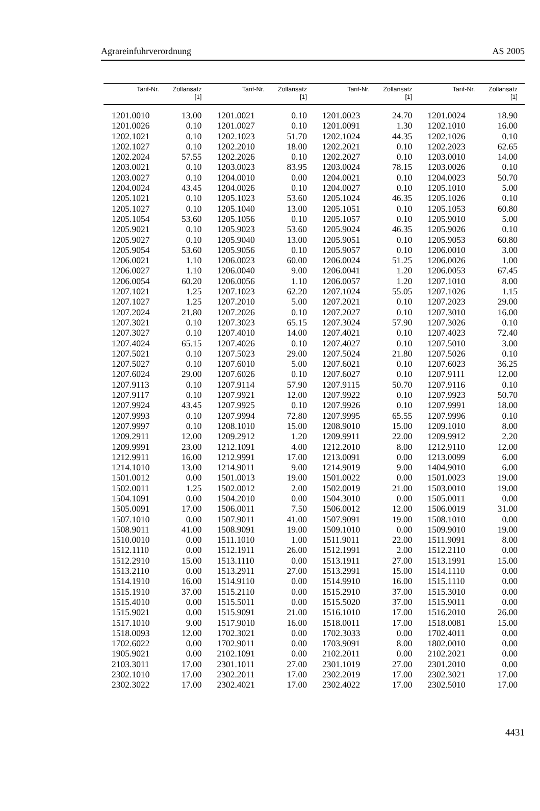Agrareinfuhrverordnung AS 2005
| Tarif-Nr. | Zollansatz [1] | Tarif-Nr. | Zollansatz [1] | Tarif-Nr. | Zollansatz [1] | Tarif-Nr. | Zollansatz [1] |
| --- | --- | --- | --- | --- | --- | --- | --- |
| 1201.0010 | 13.00 | 1201.0021 | 0.10 | 1201.0023 | 24.70 | 1201.0024 | 18.90 |
| 1201.0026 | 0.10 | 1201.0027 | 0.10 | 1201.0091 | 1.30 | 1202.1010 | 16.00 |
| 1202.1021 | 0.10 | 1202.1023 | 51.70 | 1202.1024 | 44.35 | 1202.1026 | 0.10 |
| 1202.1027 | 0.10 | 1202.2010 | 18.00 | 1202.2021 | 0.10 | 1202.2023 | 62.65 |
| 1202.2024 | 57.55 | 1202.2026 | 0.10 | 1202.2027 | 0.10 | 1203.0010 | 14.00 |
| 1203.0021 | 0.10 | 1203.0023 | 83.95 | 1203.0024 | 78.15 | 1203.0026 | 0.10 |
| 1203.0027 | 0.10 | 1204.0010 | 0.00 | 1204.0021 | 0.10 | 1204.0023 | 50.70 |
| 1204.0024 | 43.45 | 1204.0026 | 0.10 | 1204.0027 | 0.10 | 1205.1010 | 5.00 |
| 1205.1021 | 0.10 | 1205.1023 | 53.60 | 1205.1024 | 46.35 | 1205.1026 | 0.10 |
| 1205.1027 | 0.10 | 1205.1040 | 13.00 | 1205.1051 | 0.10 | 1205.1053 | 60.80 |
| 1205.1054 | 53.60 | 1205.1056 | 0.10 | 1205.1057 | 0.10 | 1205.9010 | 5.00 |
| 1205.9021 | 0.10 | 1205.9023 | 53.60 | 1205.9024 | 46.35 | 1205.9026 | 0.10 |
| 1205.9027 | 0.10 | 1205.9040 | 13.00 | 1205.9051 | 0.10 | 1205.9053 | 60.80 |
| 1205.9054 | 53.60 | 1205.9056 | 0.10 | 1205.9057 | 0.10 | 1206.0010 | 3.00 |
| 1206.0021 | 1.10 | 1206.0023 | 60.00 | 1206.0024 | 51.25 | 1206.0026 | 1.00 |
| 1206.0027 | 1.10 | 1206.0040 | 9.00 | 1206.0041 | 1.20 | 1206.0053 | 67.45 |
| 1206.0054 | 60.20 | 1206.0056 | 1.10 | 1206.0057 | 1.20 | 1207.1010 | 8.00 |
| 1207.1021 | 1.25 | 1207.1023 | 62.20 | 1207.1024 | 55.05 | 1207.1026 | 1.15 |
| 1207.1027 | 1.25 | 1207.2010 | 5.00 | 1207.2021 | 0.10 | 1207.2023 | 29.00 |
| 1207.2024 | 21.80 | 1207.2026 | 0.10 | 1207.2027 | 0.10 | 1207.3010 | 16.00 |
| 1207.3021 | 0.10 | 1207.3023 | 65.15 | 1207.3024 | 57.90 | 1207.3026 | 0.10 |
| 1207.3027 | 0.10 | 1207.4010 | 14.00 | 1207.4021 | 0.10 | 1207.4023 | 72.40 |
| 1207.4024 | 65.15 | 1207.4026 | 0.10 | 1207.4027 | 0.10 | 1207.5010 | 3.00 |
| 1207.5021 | 0.10 | 1207.5023 | 29.00 | 1207.5024 | 21.80 | 1207.5026 | 0.10 |
| 1207.5027 | 0.10 | 1207.6010 | 5.00 | 1207.6021 | 0.10 | 1207.6023 | 36.25 |
| 1207.6024 | 29.00 | 1207.6026 | 0.10 | 1207.6027 | 0.10 | 1207.9111 | 12.00 |
| 1207.9113 | 0.10 | 1207.9114 | 57.90 | 1207.9115 | 50.70 | 1207.9116 | 0.10 |
| 1207.9117 | 0.10 | 1207.9921 | 12.00 | 1207.9922 | 0.10 | 1207.9923 | 50.70 |
| 1207.9924 | 43.45 | 1207.9925 | 0.10 | 1207.9926 | 0.10 | 1207.9991 | 18.00 |
| 1207.9993 | 0.10 | 1207.9994 | 72.80 | 1207.9995 | 65.55 | 1207.9996 | 0.10 |
| 1207.9997 | 0.10 | 1208.1010 | 15.00 | 1208.9010 | 15.00 | 1209.1010 | 8.00 |
| 1209.2911 | 12.00 | 1209.2912 | 1.20 | 1209.9911 | 22.00 | 1209.9912 | 2.20 |
| 1209.9991 | 23.00 | 1212.1091 | 4.00 | 1212.2010 | 8.00 | 1212.9110 | 12.00 |
| 1212.9911 | 16.00 | 1212.9991 | 17.00 | 1213.0091 | 0.00 | 1213.0099 | 6.00 |
| 1214.1010 | 13.00 | 1214.9011 | 9.00 | 1214.9019 | 9.00 | 1404.9010 | 6.00 |
| 1501.0012 | 0.00 | 1501.0013 | 19.00 | 1501.0022 | 0.00 | 1501.0023 | 19.00 |
| 1502.0011 | 1.25 | 1502.0012 | 2.00 | 1502.0019 | 21.00 | 1503.0010 | 19.00 |
| 1504.1091 | 0.00 | 1504.2010 | 0.00 | 1504.3010 | 0.00 | 1505.0011 | 0.00 |
| 1505.0091 | 17.00 | 1506.0011 | 7.50 | 1506.0012 | 12.00 | 1506.0019 | 31.00 |
| 1507.1010 | 0.00 | 1507.9011 | 41.00 | 1507.9091 | 19.00 | 1508.1010 | 0.00 |
| 1508.9011 | 41.00 | 1508.9091 | 19.00 | 1509.1010 | 0.00 | 1509.9010 | 19.00 |
| 1510.0010 | 0.00 | 1511.1010 | 1.00 | 1511.9011 | 22.00 | 1511.9091 | 8.00 |
| 1512.1110 | 0.00 | 1512.1911 | 26.00 | 1512.1991 | 2.00 | 1512.2110 | 0.00 |
| 1512.2910 | 15.00 | 1513.1110 | 0.00 | 1513.1911 | 27.00 | 1513.1991 | 15.00 |
| 1513.2110 | 0.00 | 1513.2911 | 27.00 | 1513.2991 | 15.00 | 1514.1110 | 0.00 |
| 1514.1910 | 16.00 | 1514.9110 | 0.00 | 1514.9910 | 16.00 | 1515.1110 | 0.00 |
| 1515.1910 | 37.00 | 1515.2110 | 0.00 | 1515.2910 | 37.00 | 1515.3010 | 0.00 |
| 1515.4010 | 0.00 | 1515.5011 | 0.00 | 1515.5020 | 37.00 | 1515.9011 | 0.00 |
| 1515.9021 | 0.00 | 1515.9091 | 21.00 | 1516.1010 | 17.00 | 1516.2010 | 26.00 |
| 1517.1010 | 9.00 | 1517.9010 | 16.00 | 1518.0011 | 17.00 | 1518.0081 | 15.00 |
| 1518.0093 | 12.00 | 1702.3021 | 0.00 | 1702.3033 | 0.00 | 1702.4011 | 0.00 |
| 1702.6022 | 0.00 | 1702.9011 | 0.00 | 1703.9091 | 8.00 | 1802.0010 | 0.00 |
| 1905.9021 | 0.00 | 2102.1091 | 0.00 | 2102.2011 | 0.00 | 2102.2021 | 0.00 |
| 2103.3011 | 17.00 | 2301.1011 | 27.00 | 2301.1019 | 27.00 | 2301.2010 | 0.00 |
| 2302.1010 | 17.00 | 2302.2011 | 17.00 | 2302.2019 | 17.00 | 2302.3021 | 17.00 |
| 2302.3022 | 17.00 | 2302.4021 | 17.00 | 2302.4022 | 17.00 | 2302.5010 | 17.00 |
4431